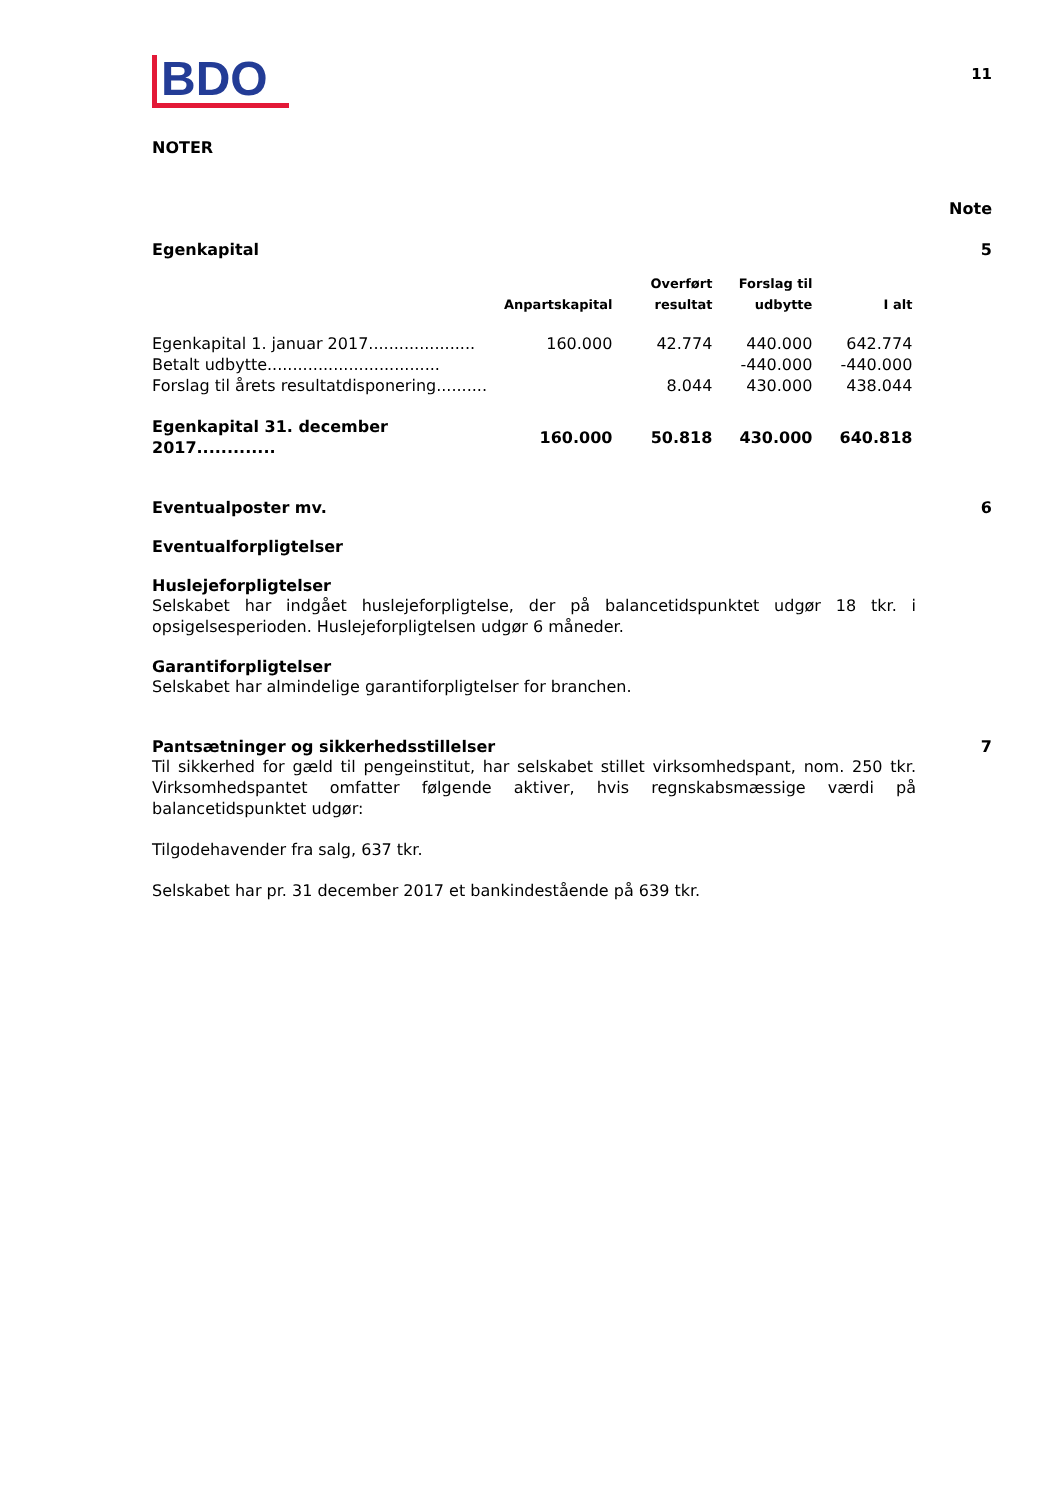BDO
11
NOTER
Note
Egenkapital 5
| | Anpartskapital | Overført resultat | Forslag til udbytte | I alt |
| --- | --- | --- | --- | --- |
| Egenkapital 1. januar 2017..................... | 160.000 | 42.774 | 440.000 | 642.774 |
| Betalt udbytte.................................. | | | -440.000 | -440.000 |
| Forslag til årets resultatdisponering.......... | | 8.044 | 430.000 | 438.044 |
| Egenkapital 31. december 2017............. | 160.000 | 50.818 | 430.000 | 640.818 |
Eventualposter mv. 6
Eventualforpligtelser
Huslejeforpligtelser
Selskabet har indgået huslejeforpligtelse, der på balancetidspunktet udgør 18 tkr. i opsigelsesperioden. Huslejeforpligtelsen udgør 6 måneder.
Garantiforpligtelser
Selskabet har almindelige garantiforpligtelser for branchen.
Pantsætninger og sikkerhedsstillelser 7
Til sikkerhed for gæld til pengeinstitut, har selskabet stillet virksomhedspant, nom. 250 tkr. Virksomhedspantet omfatter følgende aktiver, hvis regnskabsmæssige værdi på balancetidspunktet udgør:
Tilgodehavender fra salg, 637 tkr.
Selskabet har pr. 31 december 2017 et bankindestående på 639 tkr.